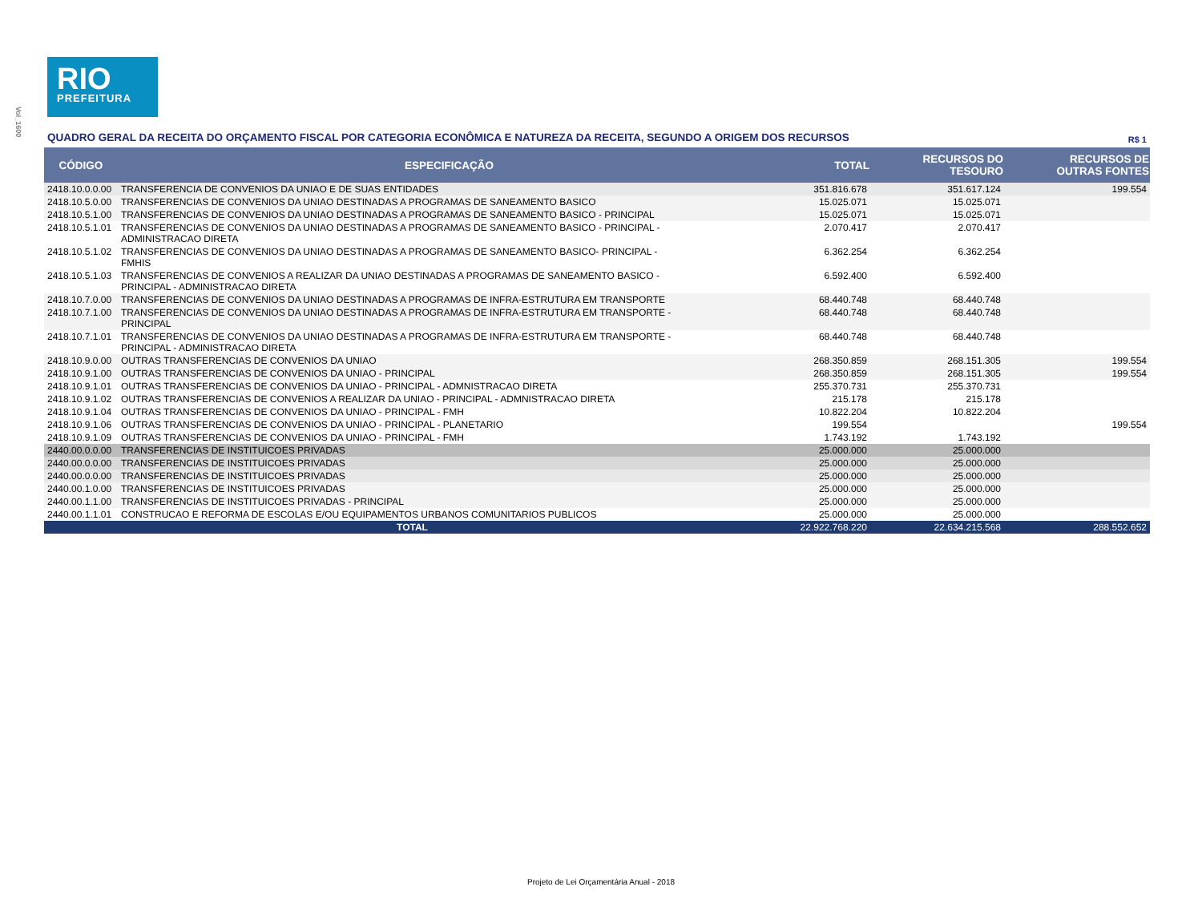Vol_1600
RIO
PREFEITURA
QUADRO GERAL DA RECEITA DO ORÇAMENTO FISCAL POR CATEGORIA ECONÔMICA E NATUREZA DA RECEITA, SEGUNDO A ORIGEM DOS RECURSOS R$ 1
| CÓDIGO | ESPECIFICAÇÃO | TOTAL | RECURSOS DO TESOURO | RECURSOS DE OUTRAS FONTES |
| --- | --- | --- | --- | --- |
| 2418.10.0.0.00 | TRANSFERENCIA DE CONVENIOS DA UNIAO E DE SUAS ENTIDADES | 351.816.678 | 351.617.124 | 199.554 |
| 2418.10.5.0.00 | TRANSFERENCIAS DE CONVENIOS DA UNIAO DESTINADAS A PROGRAMAS DE SANEAMENTO BASICO | 15.025.071 | 15.025.071 | |
| 2418.10.5.1.00 | TRANSFERENCIAS DE CONVENIOS DA UNIAO DESTINADAS A PROGRAMAS DE SANEAMENTO BASICO - PRINCIPAL | 15.025.071 | 15.025.071 | |
| 2418.10.5.1.01 | TRANSFERENCIAS DE CONVENIOS DA UNIAO DESTINADAS A PROGRAMAS DE SANEAMENTO BASICO - PRINCIPAL - ADMINISTRACAO DIRETA | 2.070.417 | 2.070.417 | |
| 2418.10.5.1.02 | TRANSFERENCIAS DE CONVENIOS DA UNIAO DESTINADAS A PROGRAMAS DE SANEAMENTO BASICO- PRINCIPAL - FMHIS | 6.362.254 | 6.362.254 | |
| 2418.10.5.1.03 | TRANSFERENCIAS DE CONVENIOS A REALIZAR DA UNIAO DESTINADAS A PROGRAMAS DE SANEAMENTO BASICO - PRINCIPAL - ADMINISTRACAO DIRETA | 6.592.400 | 6.592.400 | |
| 2418.10.7.0.00 | TRANSFERENCIAS DE CONVENIOS DA UNIAO DESTINADAS A PROGRAMAS DE INFRA-ESTRUTURA EM TRANSPORTE | 68.440.748 | 68.440.748 | |
| 2418.10.7.1.00 | TRANSFERENCIAS DE CONVENIOS DA UNIAO DESTINADAS A PROGRAMAS DE INFRA-ESTRUTURA EM TRANSPORTE - PRINCIPAL | 68.440.748 | 68.440.748 | |
| 2418.10.7.1.01 | TRANSFERENCIAS DE CONVENIOS DA UNIAO DESTINADAS A PROGRAMAS DE INFRA-ESTRUTURA EM TRANSPORTE - PRINCIPAL - ADMINISTRACAO DIRETA | 68.440.748 | 68.440.748 | |
| 2418.10.9.0.00 | OUTRAS TRANSFERENCIAS DE CONVENIOS DA UNIAO | 268.350.859 | 268.151.305 | 199.554 |
| 2418.10.9.1.00 | OUTRAS TRANSFERENCIAS DE CONVENIOS DA UNIAO - PRINCIPAL | 268.350.859 | 268.151.305 | 199.554 |
| 2418.10.9.1.01 | OUTRAS TRANSFERENCIAS DE CONVENIOS DA UNIAO - PRINCIPAL - ADMNISTRACAO DIRETA | 255.370.731 | 255.370.731 | |
| 2418.10.9.1.02 | OUTRAS TRANSFERENCIAS DE CONVENIOS A REALIZAR DA UNIAO - PRINCIPAL - ADMNISTRACAO DIRETA | 215.178 | 215.178 | |
| 2418.10.9.1.04 | OUTRAS TRANSFERENCIAS DE CONVENIOS DA UNIAO - PRINCIPAL - FMH | 10.822.204 | 10.822.204 | |
| 2418.10.9.1.06 | OUTRAS TRANSFERENCIAS DE CONVENIOS DA UNIAO - PRINCIPAL - PLANETARIO | 199.554 | | 199.554 |
| 2418.10.9.1.09 | OUTRAS TRANSFERENCIAS DE CONVENIOS DA UNIAO - PRINCIPAL - FMH | 1.743.192 | 1.743.192 | |
| 2440.00.0.0.00 | TRANSFERENCIAS DE INSTITUICOES PRIVADAS | 25.000.000 | 25.000.000 | |
| 2440.00.0.0.00 | TRANSFERENCIAS DE INSTITUICOES PRIVADAS | 25.000.000 | 25.000.000 | |
| 2440.00.0.0.00 | TRANSFERENCIAS DE INSTITUICOES PRIVADAS | 25.000.000 | 25.000.000 | |
| 2440.00.1.0.00 | TRANSFERENCIAS DE INSTITUICOES PRIVADAS | 25.000.000 | 25.000.000 | |
| 2440.00.1.1.00 | TRANSFERENCIAS DE INSTITUICOES PRIVADAS - PRINCIPAL | 25.000.000 | 25.000.000 | |
| 2440.00.1.1.01 | CONSTRUCAO E REFORMA DE ESCOLAS E/OU EQUIPAMENTOS URBANOS COMUNITARIOS PUBLICOS | 25.000.000 | 25.000.000 | |
| TOTAL | | 22.922.768.220 | 22.634.215.568 | 288.552.652 |
Projeto de Lei Orçamentária Anual - 2018